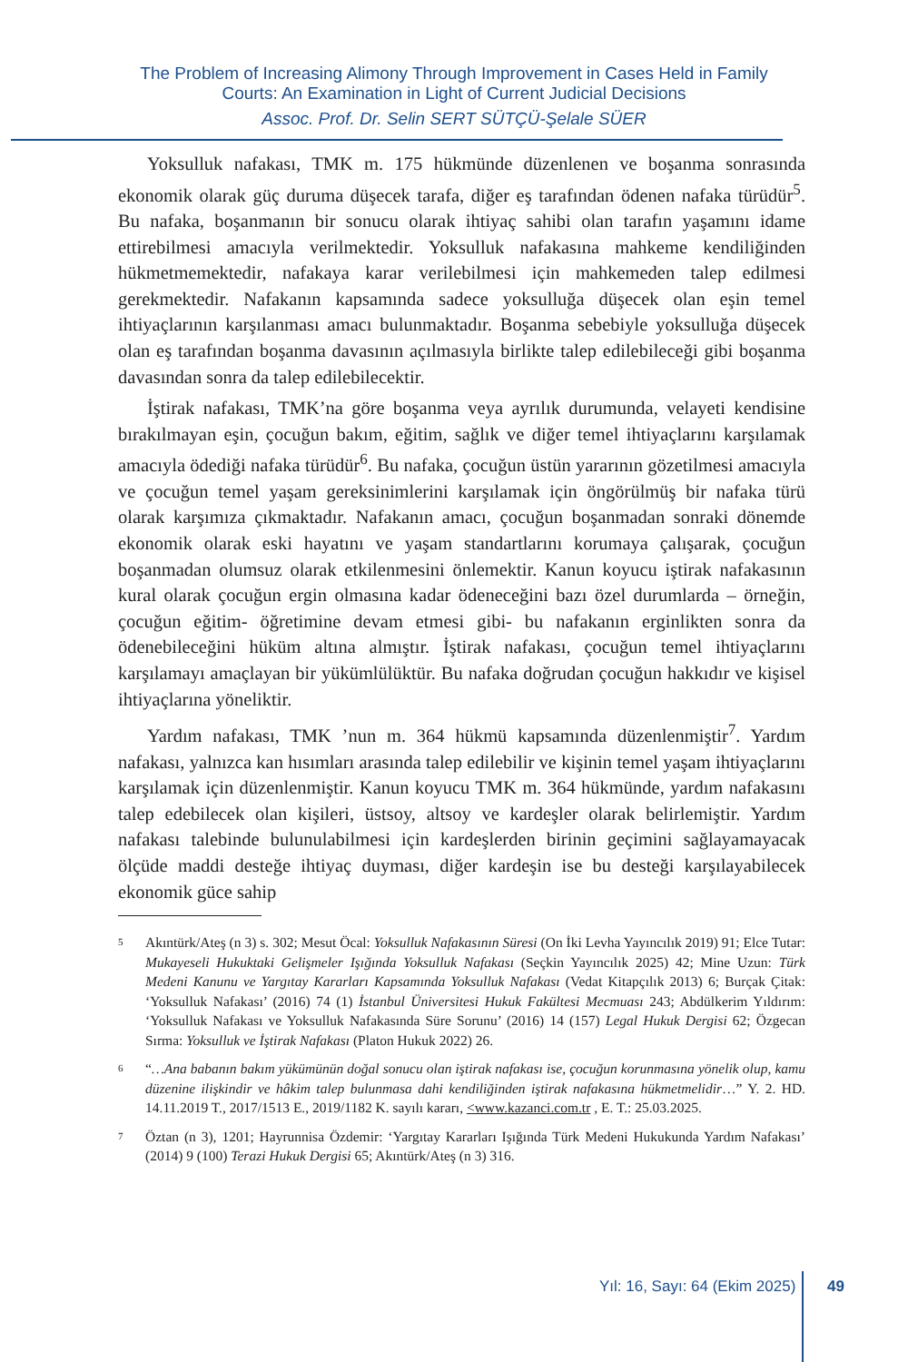The Problem of Increasing Alimony Through Improvement in Cases Held in Family
Courts: An Examination in Light of Current Judicial Decisions
Assoc. Prof. Dr. Selin SERT SÜTÇÜ-Şelale SÜER
Yoksulluk nafakası, TMK m. 175 hükmünde düzenlenen ve boşanma sonrasında ekonomik olarak güç duruma düşecek tarafa, diğer eş tarafından ödenen nafaka türüdür<sup>5</sup>. Bu nafaka, boşanmanın bir sonucu olarak ihtiyaç sahibi olan tarafın yaşamını idame ettirebilmesi amacıyla verilmektedir. Yoksulluk nafakasına mahkeme kendiliğinden hükmetmemektedir, nafakaya karar verilebilmesi için mahkemeden talep edilmesi gerekmektedir. Nafakanın kapsamında sadece yoksulluğa düşecek olan eşin temel ihtiyaçlarının karşılanması amacı bulunmaktadır. Boşanma sebebiyle yoksulluğa düşecek olan eş tarafından boşanma davasının açılmasıyla birlikte talep edilebileceği gibi boşanma davasından sonra da talep edilebilecektir.
İştirak nafakası, TMK’na göre boşanma veya ayrılık durumunda, velayeti kendisine bırakılmayan eşin, çocuğun bakım, eğitim, sağlık ve diğer temel ihtiyaçlarını karşılamak amacıyla ödediği nafaka türüdür<sup>6</sup>. Bu nafaka, çocuğun üstün yararının gözetilmesi amacıyla ve çocuğun temel yaşam gereksinimlerini karşılamak için öngörülmüş bir nafaka türü olarak karşımıza çıkmaktadır. Nafakanın amacı, çocuğun boşanmadan sonraki dönemde ekonomik olarak eski hayatını ve yaşam standartlarını korumaya çalışarak, çocuğun boşanmadan olumsuz olarak etkilenmesini önlemektir. Kanun koyucu iştirak nafakasının kural olarak çocuğun ergin olmasına kadar ödeneceğini bazı özel durumlarda – örneğin, çocuğun eğitim- öğretimine devam etmesi gibi- bu nafakanın erginlikten sonra da ödenebileceğini hüküm altına almıştır. İştirak nafakası, çocuğun temel ihtiyaçlarını karşılamayı amaçlayan bir yükümlülüktür. Bu nafaka doğrudan çocuğun hakkıdır ve kişisel ihtiyaçlarına yöneliktir.
Yardım nafakası, TMK ’nun m. 364 hükmü kapsamında düzenlenmiştir<sup>7</sup>. Yardım nafakası, yalnızca kan hısımları arasında talep edilebilir ve kişinin temel yaşam ihtiyaçlarını karşılamak için düzenlenmiştir. Kanun koyucu TMK m. 364 hükmünde, yardım nafakasını talep edebilecek olan kişileri, üstsoy, altsoy ve kardeşler olarak belirlemiştir. Yardım nafakası talebinde bulunulabilmesi için kardeşlerden birinin geçimini sağlayamayacak ölçüde maddi desteğe ihtiyaç duyması, diğer kardeşin ise bu desteği karşılayabilecek ekonomik güce sahip
5
Akıntürk/Ateş (n 3) s. 302; Mesut Öcal: Yoksulluk Nafakasının Süresi (On İki Levha Yayıncılık 2019) 91; Elce Tutar: Mukayeseli Hukuktaki Gelişmeler Işığında Yoksulluk Nafakası (Seçkin Yayıncılık 2025) 42; Mine Uzun: Türk Medeni Kanunu ve Yargıtay Kararları Kapsamında Yoksulluk Nafakası (Vedat Kitapçılık 2013) 6; Burçak Çitak: ‘Yoksulluk Nafakası’ (2016) 74 (1) İstanbul Üniversitesi Hukuk Fakültesi Mecmuası 243; Abdülkerim Yıldırım: ‘Yoksulluk Nafakası ve Yoksulluk Nafakasında Süre Sorunu’ (2016) 14 (157) Legal Hukuk Dergisi 62; Özgecan Sırma: Yoksulluk ve İştirak Nafakası (Platon Hukuk 2022) 26.
6
“…Ana babanın bakım yükümünün doğal sonucu olan iştirak nafakası ise, çocuğun korunmasına yönelik olup, kamu düzenine ilişkindir ve hâkim talep bulunmasa dahi kendiliğinden iştirak nafakasına hükmetmelidir…” Y. 2. HD. 14.11.2019 T., 2017/1513 E., 2019/1182 K. sayılı kararı, <www.kazanci.com.tr , E. T.: 25.03.2025.
7
Öztan (n 3), 1201; Hayrunnisa Özdemir: ‘Yargıtay Kararları Işığında Türk Medeni Hukukunda Yardım Nafakası’ (2014) 9 (100) Terazi Hukuk Dergisi 65; Akıntürk/Ateş (n 3) 316.
Yıl: 16, Sayı: 64 (Ekim 2025) 49